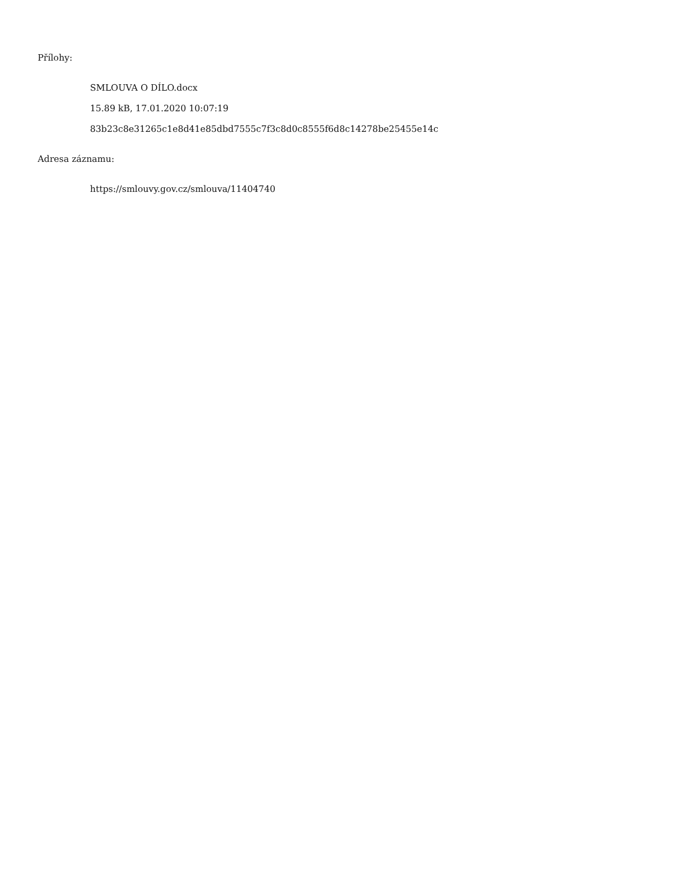Přílohy:
SMLOUVA O DÍLO.docx
15.89 kB, 17.01.2020 10:07:19
83b23c8e31265c1e8d41e85dbd7555c7f3c8d0c8555f6d8c14278be25455e14c
Adresa záznamu:
https://smlouvy.gov.cz/smlouva/11404740